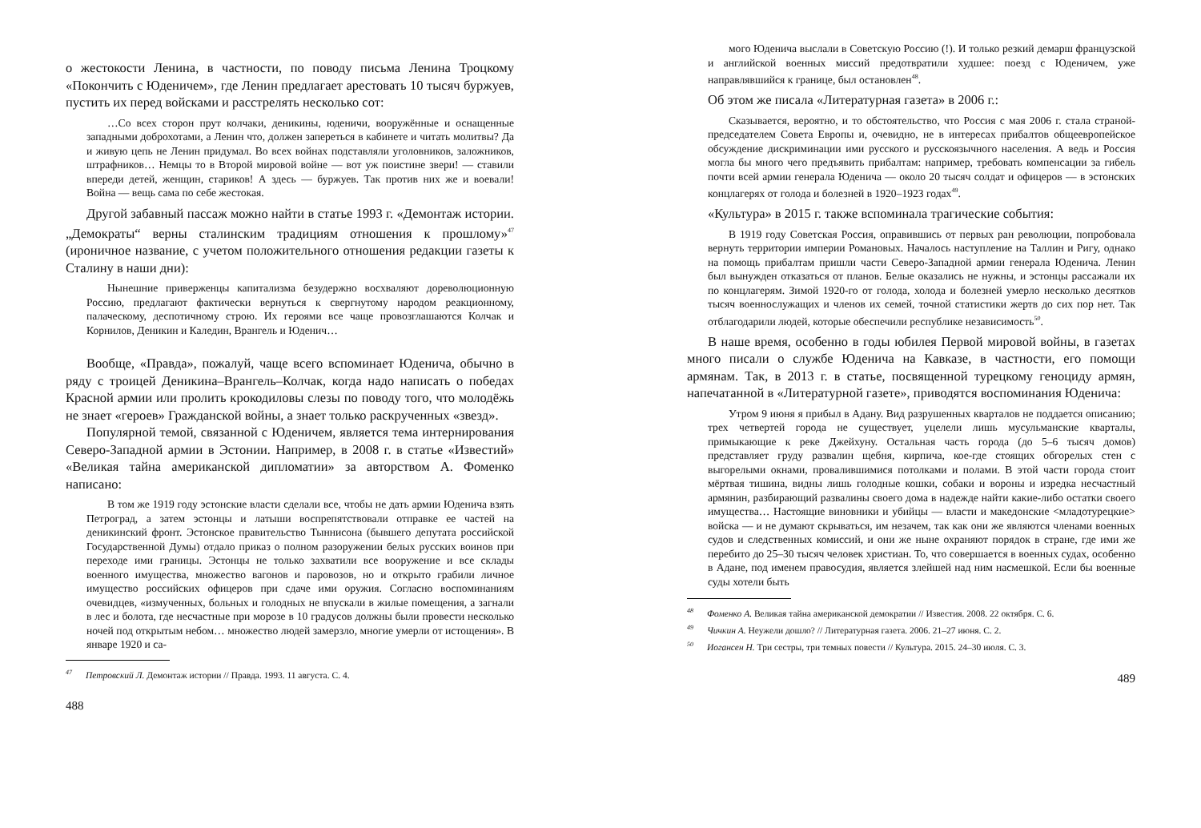о жестокости Ленина, в частности, по поводу письма Ленина Троцкому «Покончить с Юденичем», где Ленин предлагает арестовать 10 тысяч буржуев, пустить их перед войсками и расстрелять несколько сот:
…Со всех сторон прут колчаки, деникины, юденичи, вооружённые и оснащенные западными доброхотами, а Ленин что, должен запереться в кабинете и читать молитвы? Да и живую цепь не Ленин придумал. Во всех войнах подставляли уголовников, заложников, штрафников… Немцы то в Второй мировой войне — вот уж поистине звери! — ставили впереди детей, женщин, стариков! А здесь — буржуев. Так против них же и воевали! Война — вещь сама по себе жестокая.
Другой забавный пассаж можно найти в статье 1993 г. «Демонтаж истории. „Демократы“ верны сталинским традициям отношения к прошлому»<sup>47</sup> (ироничное название, с учетом положительного отношения редакции газеты к Сталину в наши дни):
Нынешние приверженцы капитализма безудержно восхваляют дореволюционную Россию, предлагают фактически вернуться к свергнутому народом реакционному, палаческому, деспотичному строю. Их героями все чаще провозглашаются Колчак и Корнилов, Деникин и Каледин, Врангель и Юденич…
Вообще, «Правда», пожалуй, чаще всего вспоминает Юденича, обычно в ряду с троицей Деникина–Врангель–Колчак, когда надо написать о победах Красной армии или пролить крокодиловы слезы по поводу того, что молодёжь не знает «героев» Гражданской войны, а знает только раскрученных «звезд».
Популярной темой, связанной с Юденичем, является тема интернирования Северо-Западной армии в Эстонии. Например, в 2008 г. в статье «Известий» «Великая тайна американской дипломатии» за авторством А. Фоменко написано:
В том же 1919 году эстонские власти сделали все, чтобы не дать армии Юденича взять Петроград, а затем эстонцы и латыши воспрепятствовали отправке ее частей на деникинский фронт. Эстонское правительство Тыннисона (бывшего депутата российской Государственной Думы) отдало приказ о полном разоружении белых русских воинов при переходе ими границы. Эстонцы не только захватили все вооружение и все склады военного имущества, множество вагонов и паровозов, но и открыто грабили личное имущество российских офицеров при сдаче ими оружия. Согласно воспоминаниям очевидцев, «измученных, больных и голодных не впускали в жилые помещения, а загнали в лес и болота, где несчастные при морозе в 10 градусов должны были провести несколько ночей под открытым небом… множество людей замерзло, многие умерли от истощения». В январе 1920 и са-
<sup>47</sup> Петровский Л. Демонтаж истории // Правда. 1993. 11 августа. С. 4.
488
мого Юденича выслали в Советскую Россию (!). И только резкий демарш французской и английской военных миссий предотвратили худшее: поезд с Юденичем, уже направлявшийся к границе, был остановлен<sup>48</sup>.
Об этом же писала «Литературная газета» в 2006 г.:
Сказывается, вероятно, и то обстоятельство, что Россия с мая 2006 г. стала страной-председателем Совета Европы и, очевидно, не в интересах прибалтов общеевропейское обсуждение дискриминации ими русского и русскоязычного населения. А ведь и Россия могла бы много чего предъявить прибалтам: например, требовать компенсации за гибель почти всей армии генерала Юденича — около 20 тысяч солдат и офицеров — в эстонских концлагерях от голода и болезней в 1920–1923 годах<sup>49</sup>.
«Культура» в 2015 г. также вспоминала трагические события:
В 1919 году Советская Россия, оправившись от первых ран революции, попробовала вернуть территории империи Романовых. Началось наступление на Таллин и Ригу, однако на помощь прибалтам пришли части Северо-Западной армии генерала Юденича. Ленин был вынужден отказаться от планов. Белые оказались не нужны, и эстонцы рассажали их по концлагерям. Зимой 1920-го от голода, холода и болезней умерло несколько десятков тысяч военнослужащих и членов их семей, точной статистики жертв до сих пор нет. Так отблагодарили людей, которые обеспечили республике независимость<sup>50</sup>.
В наше время, особенно в годы юбилея Первой мировой войны, в газетах много писали о службе Юденича на Кавказе, в частности, его помощи армянам. Так, в 2013 г. в статье, посвященной турецкому геноциду армян, напечатанной в «Литературной газете», приводятся воспоминания Юденича:
Утром 9 июня я прибыл в Адану. Вид разрушенных кварталов не поддается описанию; трех четвертей города не существует, уцелели лишь мусульманские кварталы, примыкающие к реке Джейхуну. Остальная часть города (до 5–6 тысяч домов) представляет груду развалин щебня, кирпича, кое-где стоящих обгорелых стен с выгорелыми окнами, провалившимися потолками и полами. В этой части города стоит мёртвая тишина, видны лишь голодные кошки, собаки и вороны и изредка несчастный армянин, разбирающий развалины своего дома в надежде найти какие-либо остатки своего имущества… Настоящие виновники и убийцы — власти и македонские <младотурецкие> войска — и не думают скрываться, им незачем, так как они же являются членами военных судов и следственных комиссий, и они же ныне охраняют порядок в стране, где ими же перебито до 25–30 тысяч человек христиан. То, что совершается в военных судах, особенно в Адане, под именем правосудия, является злейшей над ним насмешкой. Если бы военные суды хотели быть
<sup>48</sup> Фоменко А. Великая тайна американской демократии // Известия. 2008. 22 октября. С. 6.
<sup>49</sup> Чичкин А. Неужели дошло? // Литературная газета. 2006. 21–27 июня. С. 2.
<sup>50</sup> Иогансен Н. Три сестры, три темных повести // Культура. 2015. 24–30 июля. С. 3.
489